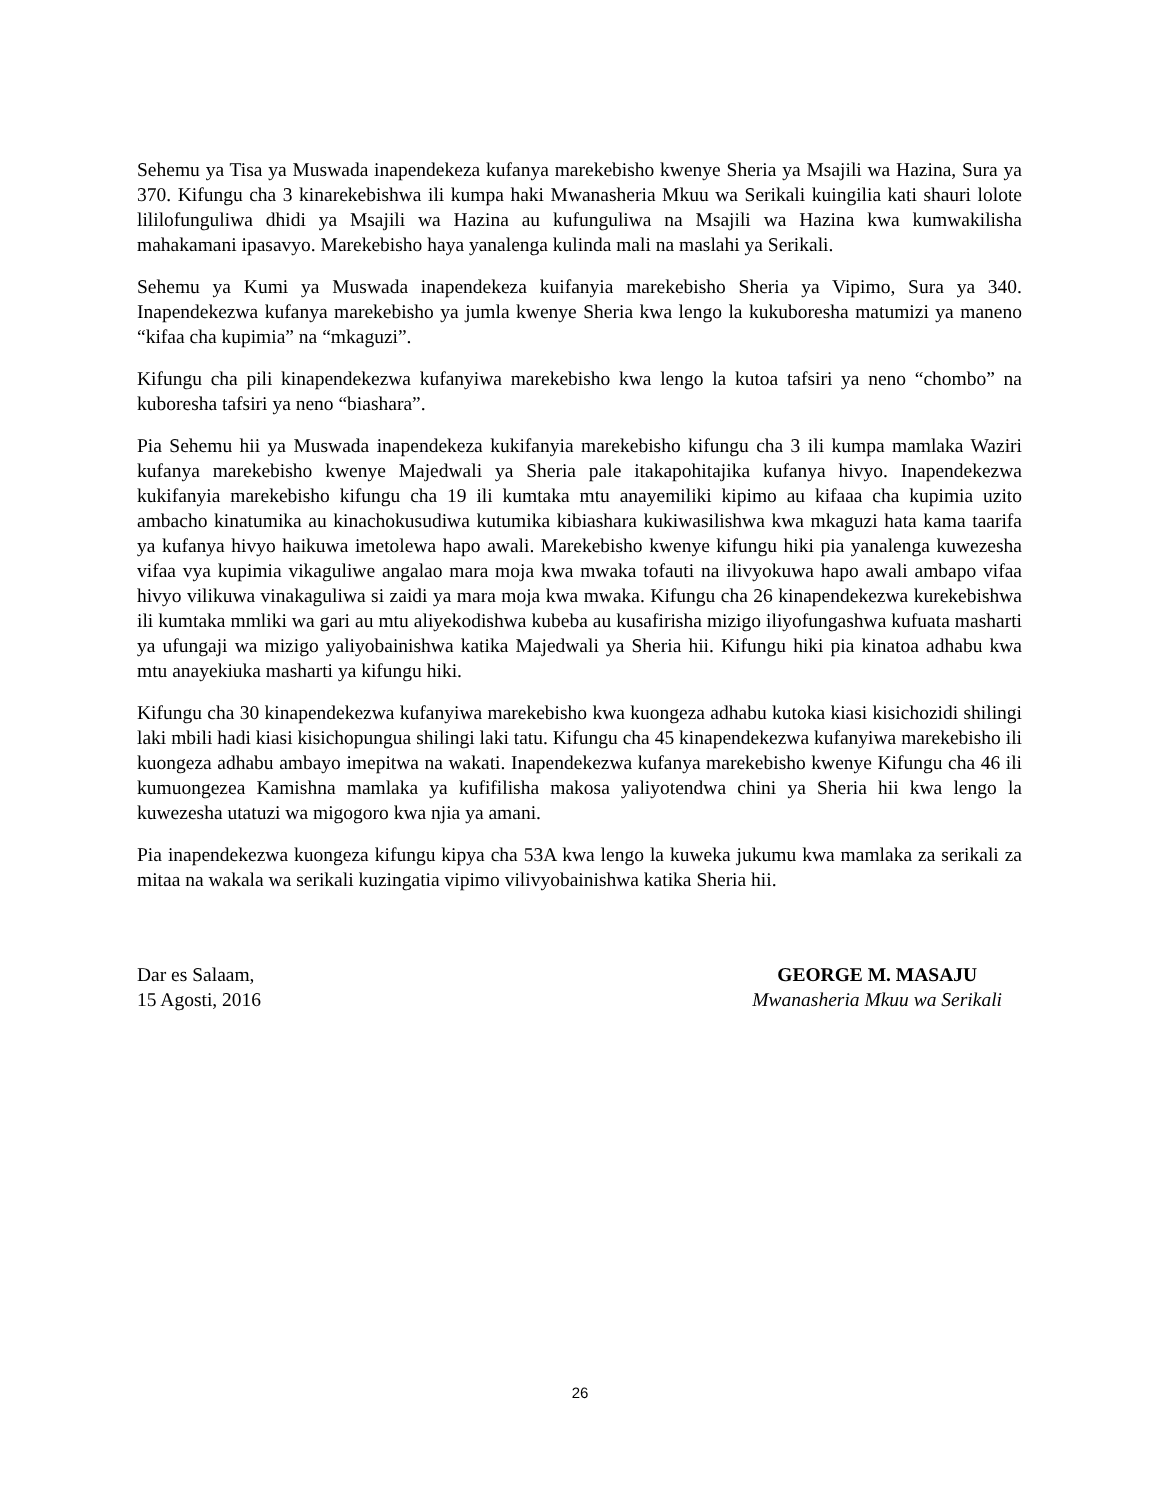Sehemu ya Tisa ya Muswada inapendekeza kufanya marekebisho kwenye Sheria ya Msajili wa Hazina, Sura ya 370. Kifungu cha 3 kinarekebishwa ili kumpa haki Mwanasheria Mkuu wa Serikali kuingilia kati shauri lolote lililofunguliwa dhidi ya Msajili wa Hazina au kufunguliwa na Msajili wa Hazina kwa kumwakilisha mahakamani ipasavyo. Marekebisho haya yanalenga kulinda mali na maslahi ya Serikali.
Sehemu ya Kumi ya Muswada inapendekeza kuifanyia marekebisho Sheria ya Vipimo, Sura ya 340. Inapendekezwa kufanya marekebisho ya jumla kwenye Sheria kwa lengo la kukuboresha matumizi ya maneno “kifaa cha kupimia” na “mkaguzi”.
Kifungu cha pili kinapendekezwa kufanyiwa marekebisho kwa lengo la kutoa tafsiri ya neno “chombo” na kuboresha tafsiri ya neno “biashara”.
Pia Sehemu hii ya Muswada inapendekeza kukifanyia marekebisho kifungu cha 3 ili kumpa mamlaka Waziri kufanya marekebisho kwenye Majedwali ya Sheria pale itakapohitajika kufanya hivyo. Inapendekezwa kukifanyia marekebisho kifungu cha 19 ili kumtaka mtu anayemiliki kipimo au kifaaa cha kupimia uzito ambacho kinatumika au kinachokusudiwa kutumika kibiashara kukiwasilishwa kwa mkaguzi hata kama taarifa ya kufanya hivyo haikuwa imetolewa hapo awali. Marekebisho kwenye kifungu hiki pia yanalenga kuwezesha vifaa vya kupimia vikaguliwe angalao mara moja kwa mwaka tofauti na ilivyokuwa hapo awali ambapo vifaa hivyo vilikuwa vinakaguliwa si zaidi ya mara moja kwa mwaka. Kifungu cha 26 kinapendekezwa kurekebishwa ili kumtaka mmliki wa gari au mtu aliyekodishwa kubeba au kusafirisha mizigo iliyofungashwa kufuata masharti ya ufungaji wa mizigo yaliyobainishwa katika Majedwali ya Sheria hii. Kifungu hiki pia kinatoa adhabu kwa mtu anayekiuka masharti ya kifungu hiki.
Kifungu cha 30 kinapendekezwa kufanyiwa marekebisho kwa kuongeza adhabu kutoka kiasi kisichozidi shilingi laki mbili hadi kiasi kisichopungua shilingi laki tatu. Kifungu cha 45 kinapendekezwa kufanyiwa marekebisho ili kuongeza adhabu ambayo imepitwa na wakati. Inapendekezwa kufanya marekebisho kwenye Kifungu cha 46 ili kumuongezea Kamishna mamlaka ya kufifilisha makosa yaliyotendwa chini ya Sheria hii kwa lengo la kuwezesha utatuzi wa migogoro kwa njia ya amani.
Pia inapendekezwa kuongeza kifungu kipya cha 53A kwa lengo la kuweka jukumu kwa mamlaka za serikali za mitaa na wakala wa serikali kuzingatia vipimo vilivyobainishwa katika Sheria hii.
Dar es Salaam,
15 Agosti, 2016
GEORGE M. MASAJU
Mwanasheria Mkuu wa Serikali
26